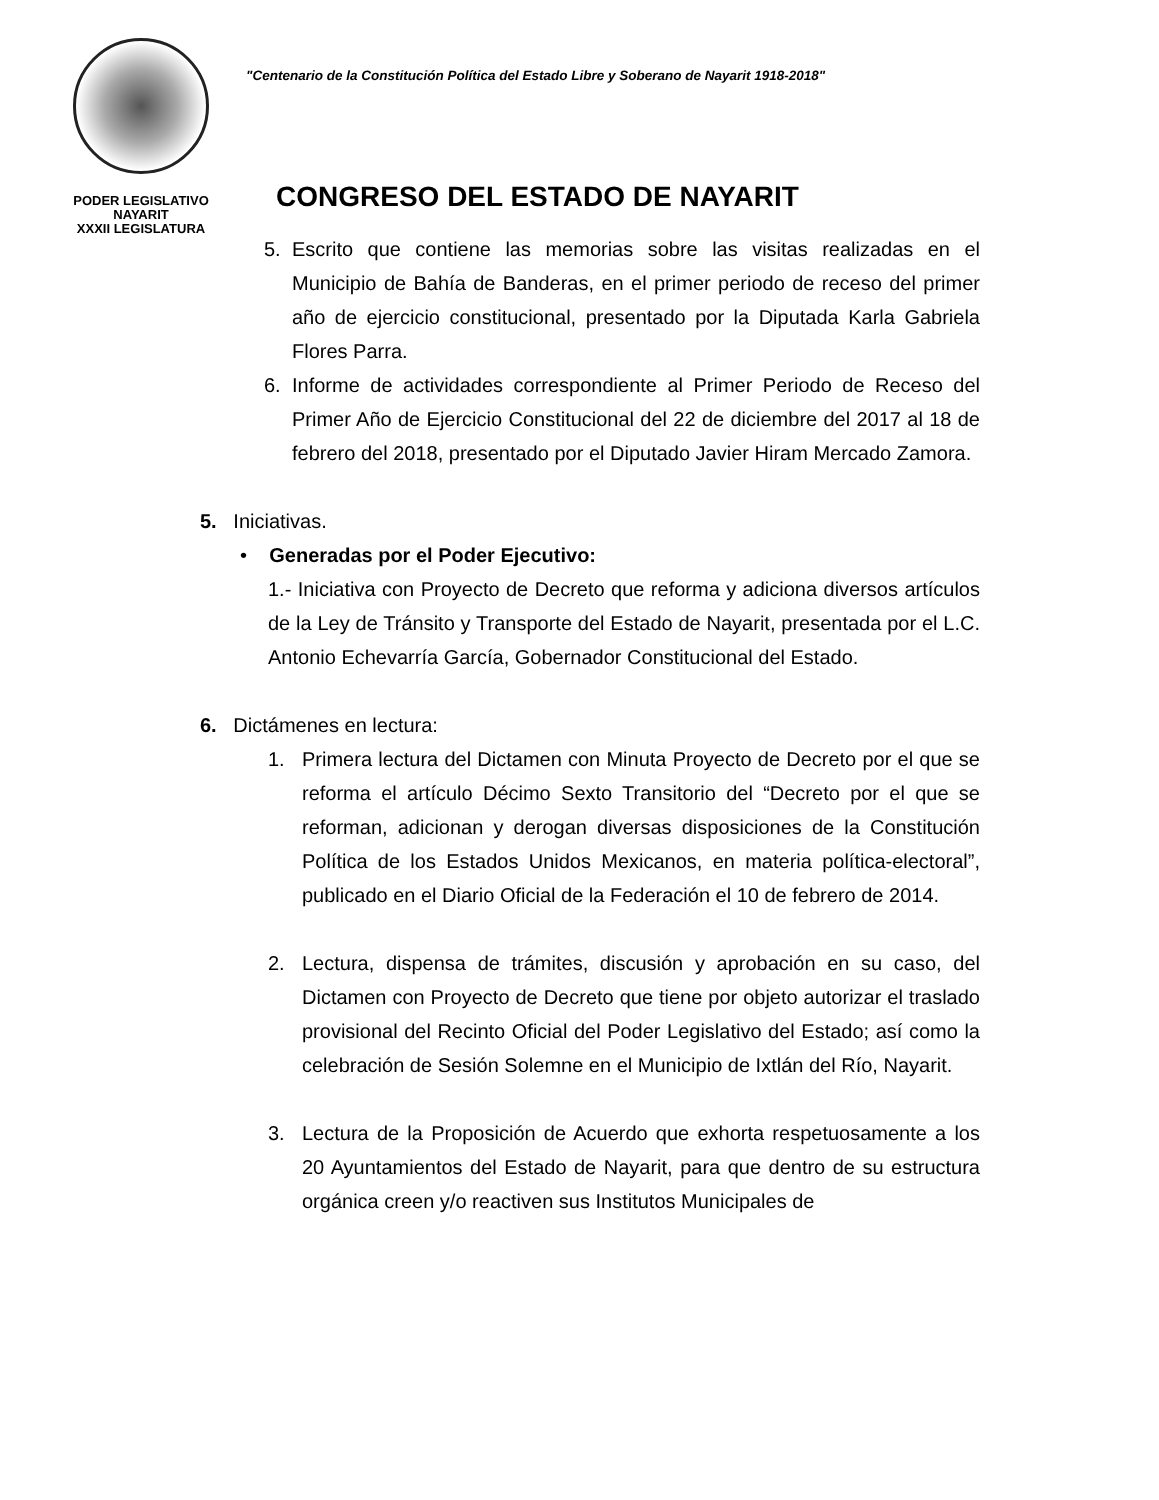PODER LEGISLATIVO
NAYARIT
XXXII LEGISLATURA
"Centenario de la Constitución Política del Estado Libre y Soberano de Nayarit 1918-2018"
CONGRESO DEL ESTADO DE NAYARIT
5. Escrito que contiene las memorias sobre las visitas realizadas en el Municipio de Bahía de Banderas, en el primer periodo de receso del primer año de ejercicio constitucional, presentado por la Diputada Karla Gabriela Flores Parra.
6. Informe de actividades correspondiente al Primer Periodo de Receso del Primer Año de Ejercicio Constitucional del 22 de diciembre del 2017 al 18 de febrero del 2018, presentado por el Diputado Javier Hiram Mercado Zamora.
5. Iniciativas.
• Generadas por el Poder Ejecutivo:
1.- Iniciativa con Proyecto de Decreto que reforma y adiciona diversos artículos de la Ley de Tránsito y Transporte del Estado de Nayarit, presentada por el L.C. Antonio Echevarría García, Gobernador Constitucional del Estado.
6. Dictámenes en lectura:
1. Primera lectura del Dictamen con Minuta Proyecto de Decreto por el que se reforma el artículo Décimo Sexto Transitorio del “Decreto por el que se reforman, adicionan y derogan diversas disposiciones de la Constitución Política de los Estados Unidos Mexicanos, en materia política-electoral”, publicado en el Diario Oficial de la Federación el 10 de febrero de 2014.
2. Lectura, dispensa de trámites, discusión y aprobación en su caso, del Dictamen con Proyecto de Decreto que tiene por objeto autorizar el traslado provisional del Recinto Oficial del Poder Legislativo del Estado; así como la celebración de Sesión Solemne en el Municipio de Ixtlán del Río, Nayarit.
3. Lectura de la Proposición de Acuerdo que exhorta respetuosamente a los 20 Ayuntamientos del Estado de Nayarit, para que dentro de su estructura orgánica creen y/o reactiven sus Institutos Municipales de